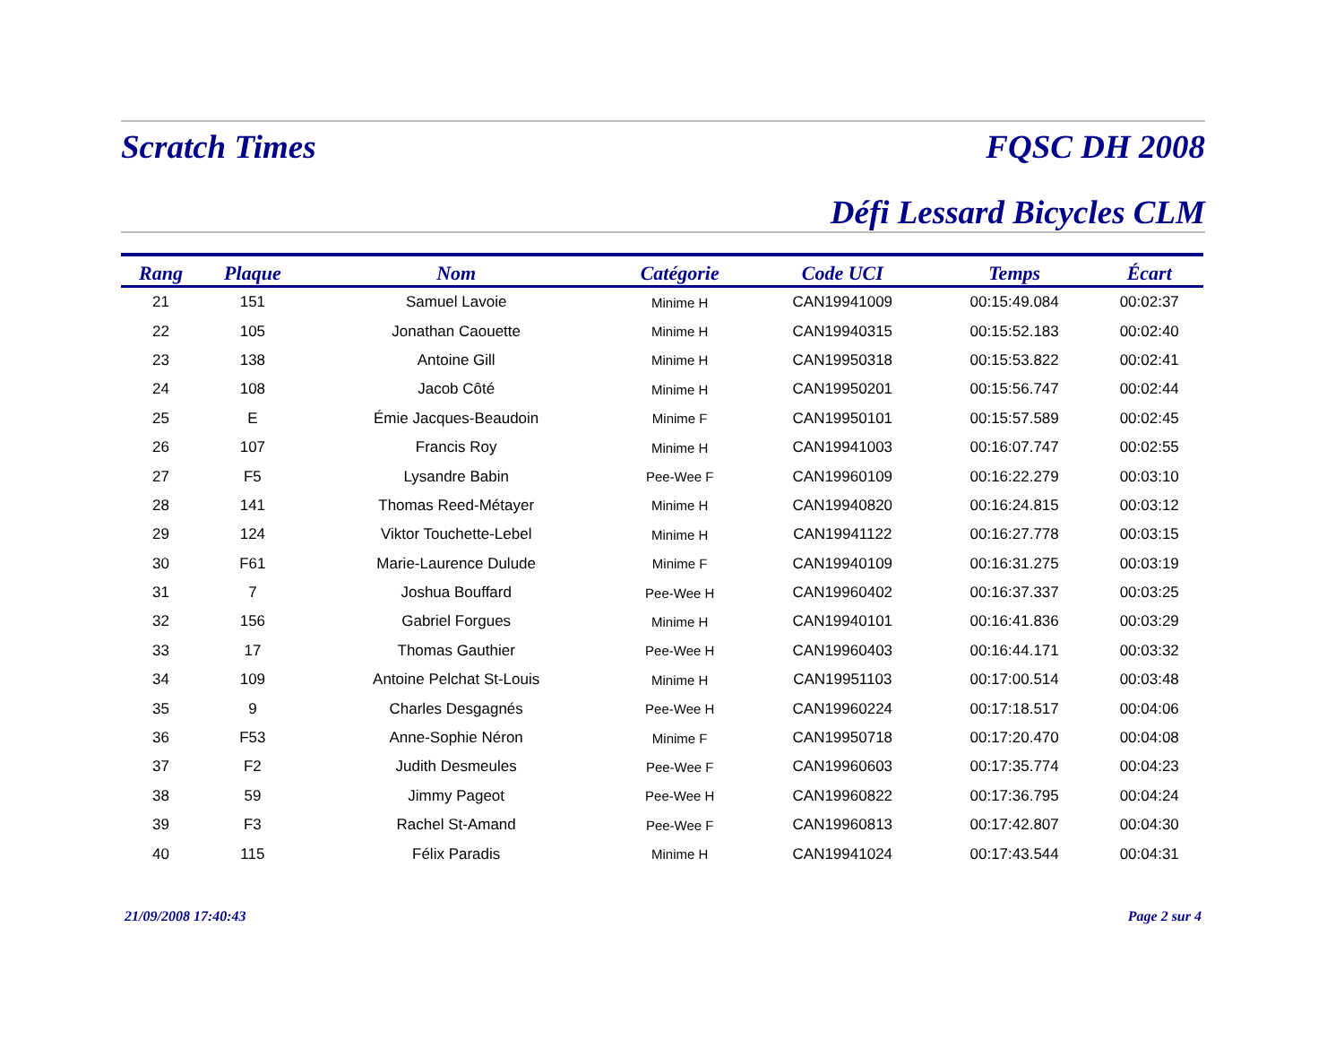Scratch Times FQSC DH 2008
Défi Lessard Bicycles CLM
| Rang | Plaque | Nom | Catégorie | Code UCI | Temps | Écart |
| --- | --- | --- | --- | --- | --- | --- |
| 21 | 151 | Samuel Lavoie | Minime H | CAN19941009 | 00:15:49.084 | 00:02:37 |
| 22 | 105 | Jonathan Caouette | Minime H | CAN19940315 | 00:15:52.183 | 00:02:40 |
| 23 | 138 | Antoine Gill | Minime H | CAN19950318 | 00:15:53.822 | 00:02:41 |
| 24 | 108 | Jacob Côté | Minime H | CAN19950201 | 00:15:56.747 | 00:02:44 |
| 25 | E | Émie Jacques-Beaudoin | Minime F | CAN19950101 | 00:15:57.589 | 00:02:45 |
| 26 | 107 | Francis Roy | Minime H | CAN19941003 | 00:16:07.747 | 00:02:55 |
| 27 | F5 | Lysandre Babin | Pee-Wee F | CAN19960109 | 00:16:22.279 | 00:03:10 |
| 28 | 141 | Thomas Reed-Métayer | Minime H | CAN19940820 | 00:16:24.815 | 00:03:12 |
| 29 | 124 | Viktor Touchette-Lebel | Minime H | CAN19941122 | 00:16:27.778 | 00:03:15 |
| 30 | F61 | Marie-Laurence Dulude | Minime F | CAN19940109 | 00:16:31.275 | 00:03:19 |
| 31 | 7 | Joshua Bouffard | Pee-Wee H | CAN19960402 | 00:16:37.337 | 00:03:25 |
| 32 | 156 | Gabriel Forgues | Minime H | CAN19940101 | 00:16:41.836 | 00:03:29 |
| 33 | 17 | Thomas Gauthier | Pee-Wee H | CAN19960403 | 00:16:44.171 | 00:03:32 |
| 34 | 109 | Antoine Pelchat St-Louis | Minime H | CAN19951103 | 00:17:00.514 | 00:03:48 |
| 35 | 9 | Charles Desgagnés | Pee-Wee H | CAN19960224 | 00:17:18.517 | 00:04:06 |
| 36 | F53 | Anne-Sophie Néron | Minime F | CAN19950718 | 00:17:20.470 | 00:04:08 |
| 37 | F2 | Judith Desmeules | Pee-Wee F | CAN19960603 | 00:17:35.774 | 00:04:23 |
| 38 | 59 | Jimmy Pageot | Pee-Wee H | CAN19960822 | 00:17:36.795 | 00:04:24 |
| 39 | F3 | Rachel St-Amand | Pee-Wee F | CAN19960813 | 00:17:42.807 | 00:04:30 |
| 40 | 115 | Félix Paradis | Minime H | CAN19941024 | 00:17:43.544 | 00:04:31 |
21/09/2008 17:40:43 Page 2 sur 4